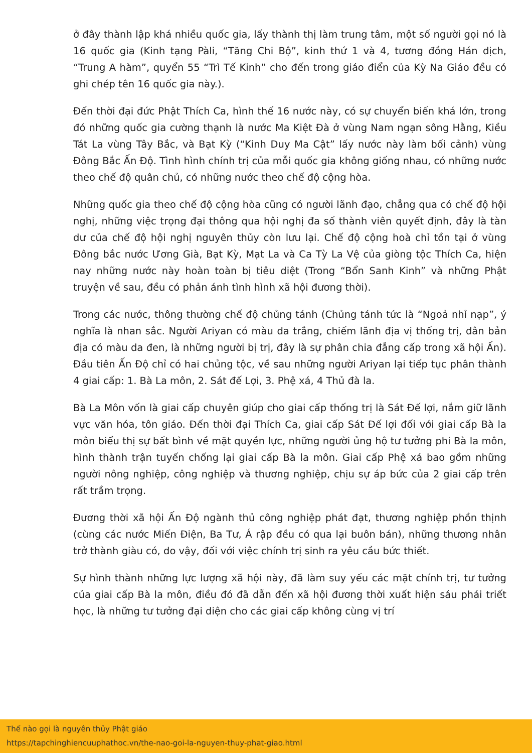ở đây thành lập khá nhiều quốc gia, lấy thành thị làm trung tâm, một số người gọi nó là 16 quốc gia (Kinh tạng Pàli, “Tăng Chi Bộ”, kinh thứ 1 và 4, tương đồng Hán dịch, “Trung A hàm”, quyển 55 “Trì Tế Kinh” cho đến trong giáo điển của Kỳ Na Giáo đều có ghi chép tên 16 quốc gia này.).
Đến thời đại đức Phật Thích Ca, hình thế 16 nước này, có sự chuyển biến khá lớn, trong đó những quốc gia cường thạnh là nước Ma Kiệt Đà ở vùng Nam ngạn sông Hằng, Kiều Tát La vùng Tây Bắc, và Bạt Kỳ (“Kinh Duy Ma Cật” lấy nước này làm bối cảnh) vùng Đông Bắc Ấn Độ. Tình hình chính trị của mỗi quốc gia không giống nhau, có những nước theo chế độ quân chủ, có những nước theo chế độ cộng hòa.
Những quốc gia theo chế độ cộng hòa cũng có người lãnh đạo, chẳng qua có chế độ hội nghị, những việc trọng đại thông qua hội nghị đa số thành viên quyết định, đây là tàn dư của chế độ hội nghị nguyên thủy còn lưu lại. Chế độ cộng hoà chỉ tồn tại ở vùng Đông bắc nước Ương Già, Bạt Kỳ, Mạt La và Ca Tỳ La Vệ của giòng tộc Thích Ca, hiện nay những nước này hoàn toàn bị tiêu diệt (Trong “Bổn Sanh Kinh” và những Phật truyện về sau, đều có phản ánh tình hình xã hội đương thời).
Trong các nước, thông thường chế độ chủng tánh (Chủng tánh tức là “Ngoả nhỉ nạp”, ý nghĩa là nhan sắc. Người Ariyan có màu da trắng, chiếm lãnh địa vị thống trị, dân bản địa có màu da đen, là những người bị trị, đây là sự phân chia đẳng cấp trong xã hội Ấn). Đầu tiên Ấn Độ chỉ có hai chủng tộc, về sau những người Ariyan lại tiếp tục phân thành 4 giai cấp: 1. Bà La môn, 2. Sát đế Lợi, 3. Phệ xá, 4 Thủ đà la.
Bà La Môn vốn là giai cấp chuyên giúp cho giai cấp thống trị là Sát Đế lợi, nắm giữ lãnh vực văn hóa, tôn giáo. Đến thời đại Thích Ca, giai cấp Sát Đế lợi đối với giai cấp Bà la môn biểu thị sự bất bình về mặt quyền lực, những người ủng hộ tư tưởng phi Bà la môn, hình thành trận tuyến chống lại giai cấp Bà la môn. Giai cấp Phệ xá bao gồm những người nông nghiệp, công nghiệp và thương nghiệp, chịu sự áp bức của 2 giai cấp trên rất trầm trọng.
Đương thời xã hội Ấn Độ ngành thủ công nghiệp phát đạt, thương nghiệp phồn thịnh (cùng các nước Miến Điện, Ba Tư, Á rập đều có qua lại buôn bán), những thương nhân trở thành giàu có, do vậy, đối với việc chính trị sinh ra yêu cầu bức thiết.
Sự hình thành những lực lượng xã hội này, đã làm suy yếu các mặt chính trị, tư tưởng của giai cấp Bà la môn, điều đó đã dẫn đến xã hội đương thời xuất hiện sáu phái triết học, là những tư tưởng đại diện cho các giai cấp không cùng vị trí
Thế nào gọi là nguyên thủy Phật giáo
https://tapchinghiencuuphathoc.vn/the-nao-goi-la-nguyen-thuy-phat-giao.html